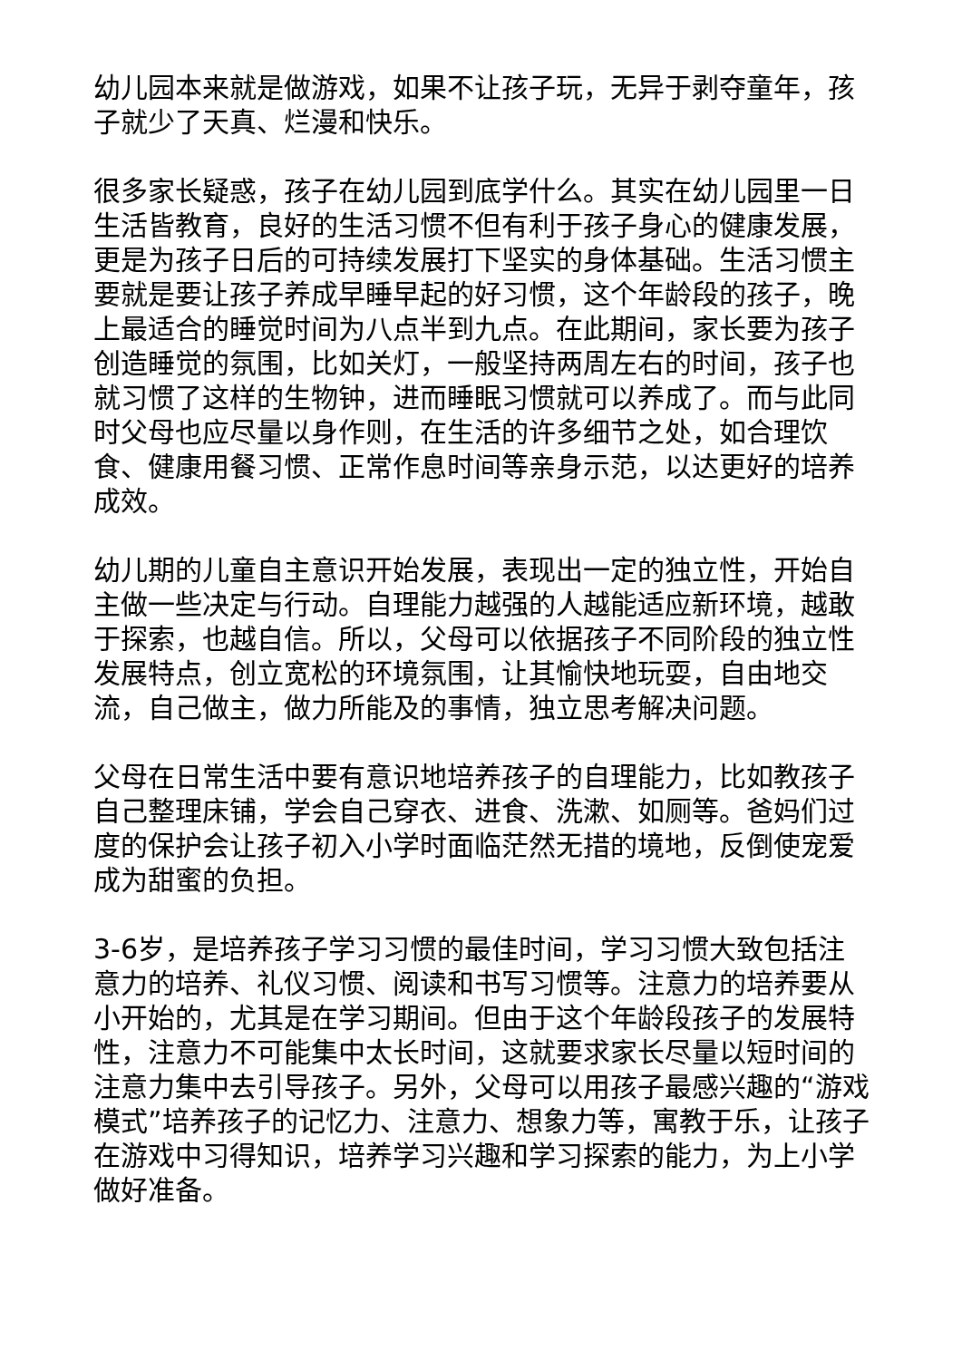幼儿园本来就是做游戏，如果不让孩子玩，无异于剥夺童年，孩子就少了天真、烂漫和快乐。
很多家长疑惑，孩子在幼儿园到底学什么。其实在幼儿园里一日生活皆教育，良好的生活习惯不但有利于孩子身心的健康发展，更是为孩子日后的可持续发展打下坚实的身体基础。生活习惯主要就是要让孩子养成早睡早起的好习惯，这个年龄段的孩子，晚上最适合的睡觉时间为八点半到九点。在此期间，家长要为孩子创造睡觉的氛围，比如关灯，一般坚持两周左右的时间，孩子也就习惯了这样的生物钟，进而睡眠习惯就可以养成了。而与此同时父母也应尽量以身作则，在生活的许多细节之处，如合理饮食、健康用餐习惯、正常作息时间等亲身示范，以达更好的培养成效。
幼儿期的儿童自主意识开始发展，表现出一定的独立性，开始自主做一些决定与行动。自理能力越强的人越能适应新环境，越敢于探索，也越自信。所以，父母可以依据孩子不同阶段的独立性发展特点，创立宽松的环境氛围，让其愉快地玩耍，自由地交流，自己做主，做力所能及的事情，独立思考解决问题。
父母在日常生活中要有意识地培养孩子的自理能力，比如教孩子自己整理床铺，学会自己穿衣、进食、洗漱、如厕等。爸妈们过度的保护会让孩子初入小学时面临茫然无措的境地，反倒使宠爱成为甜蜜的负担。
3-6岁，是培养孩子学习习惯的最佳时间，学习习惯大致包括注意力的培养、礼仪习惯、阅读和书写习惯等。注意力的培养要从小开始的，尤其是在学习期间。但由于这个年龄段孩子的发展特性，注意力不可能集中太长时间，这就要求家长尽量以短时间的注意力集中去引导孩子。另外，父母可以用孩子最感兴趣的“游戏模式”培养孩子的记忆力、注意力、想象力等，寓教于乐，让孩子在游戏中习得知识，培养学习兴趣和学习探索的能力，为上小学做好准备。